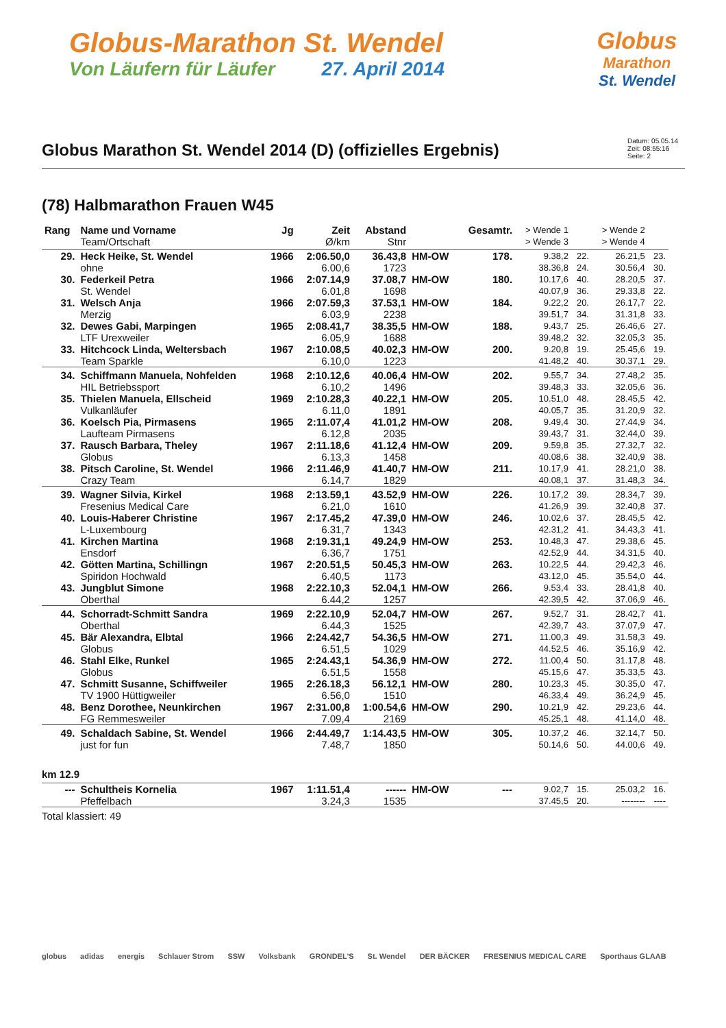Globus-Marathon St. Wendel
Von Läufern für Läufer 27. April 2014
Globus
Marathon
St. Wendel
Globus Marathon St. Wendel 2014 (D) (offizielles Ergebnis)
Datum: 05.05.14
Zeit: 08:55:16
Seite: 2
(78) Halbmarathon Frauen W45
| Rang | Name und Vorname Team/Ortschaft | Jg | Zeit Ø/km | Abstand Stnr | | Gesamtr. | > Wende 1 > Wende 3 | | > Wende 2 > Wende 4 | |
| --- | --- | --- | --- | --- | --- | --- | --- | --- | --- | --- |
| 29. | Heck Heike, St. Wendel | 1966 | 2:06.50,0 | 36.43,8 | HM-OW | 178. | 9.38,2 | 22. | 26.21,5 | 23. |
| | ohne | | 6.00,6 | 1723 | | | 38.36,8 | 24. | 30.56,4 | 30. |
| 30. | Federkeil Petra | 1966 | 2:07.14,9 | 37.08,7 | HM-OW | 180. | 10.17,6 | 40. | 28.20,5 | 37. |
| | St. Wendel | | 6.01,8 | 1698 | | | 40.07,9 | 36. | 29.33,8 | 22. |
| 31. | Welsch Anja | 1966 | 2:07.59,3 | 37.53,1 | HM-OW | 184. | 9.22,2 | 20. | 26.17,7 | 22. |
| | Merzig | | 6.03,9 | 2238 | | | 39.51,7 | 34. | 31.31,8 | 33. |
| 32. | Dewes Gabi, Marpingen | 1965 | 2:08.41,7 | 38.35,5 | HM-OW | 188. | 9.43,7 | 25. | 26.46,6 | 27. |
| | LTF Urexweiler | | 6.05,9 | 1688 | | | 39.48,2 | 32. | 32.05,3 | 35. |
| 33. | Hitchcock Linda, Weltersbach | 1967 | 2:10.08,5 | 40.02,3 | HM-OW | 200. | 9.20,8 | 19. | 25.45,6 | 19. |
| | Team Sparkle | | 6.10,0 | 1223 | | | 41.48,2 | 40. | 30.37,1 | 29. |
| 34. | Schiffmann Manuela, Nohfelden | 1968 | 2:10.12,6 | 40.06,4 | HM-OW | 202. | 9.55,7 | 34. | 27.48,2 | 35. |
| | HIL Betriebssport | | 6.10,2 | 1496 | | | 39.48,3 | 33. | 32.05,6 | 36. |
| 35. | Thielen Manuela, Ellscheid | 1969 | 2:10.28,3 | 40.22,1 | HM-OW | 205. | 10.51,0 | 48. | 28.45,5 | 42. |
| | Vulkanläufer | | 6.11,0 | 1891 | | | 40.05,7 | 35. | 31.20,9 | 32. |
| 36. | Koelsch Pia, Pirmasens | 1965 | 2:11.07,4 | 41.01,2 | HM-OW | 208. | 9.49,4 | 30. | 27.44,9 | 34. |
| | Laufteam Pirmasens | | 6.12,8 | 2035 | | | 39.43,7 | 31. | 32.44,0 | 39. |
| 37. | Rausch Barbara, Theley | 1967 | 2:11.18,6 | 41.12,4 | HM-OW | 209. | 9.59,8 | 35. | 27.32,7 | 32. |
| | Globus | | 6.13,3 | 1458 | | | 40.08,6 | 38. | 32.40,9 | 38. |
| 38. | Pitsch Caroline, St. Wendel | 1966 | 2:11.46,9 | 41.40,7 | HM-OW | 211. | 10.17,9 | 41. | 28.21,0 | 38. |
| | Crazy Team | | 6.14,7 | 1829 | | | 40.08,1 | 37. | 31.48,3 | 34. |
| 39. | Wagner Silvia, Kirkel | 1968 | 2:13.59,1 | 43.52,9 | HM-OW | 226. | 10.17,2 | 39. | 28.34,7 | 39. |
| | Fresenius Medical Care | | 6.21,0 | 1610 | | | 41.26,9 | 39. | 32.40,8 | 37. |
| 40. | Louis-Haberer Christine | 1967 | 2:17.45,2 | 47.39,0 | HM-OW | 246. | 10.02,6 | 37. | 28.45,5 | 42. |
| | L-Luxembourg | | 6.31,7 | 1343 | | | 42.31,2 | 41. | 34.43,3 | 41. |
| 41. | Kirchen Martina | 1968 | 2:19.31,1 | 49.24,9 | HM-OW | 253. | 10.48,3 | 47. | 29.38,6 | 45. |
| | Ensdorf | | 6.36,7 | 1751 | | | 42.52,9 | 44. | 34.31,5 | 40. |
| 42. | Götten Martina, Schillingn | 1967 | 2:20.51,5 | 50.45,3 | HM-OW | 263. | 10.22,5 | 44. | 29.42,3 | 46. |
| | Spiridon Hochwald | | 6.40,5 | 1173 | | | 43.12,0 | 45. | 35.54,0 | 44. |
| 43. | Jungblut Simone | 1968 | 2:22.10,3 | 52.04,1 | HM-OW | 266. | 9.53,4 | 33. | 28.41,8 | 40. |
| | Oberthal | | 6.44,2 | 1257 | | | 42.39,5 | 42. | 37.06,9 | 46. |
| 44. | Schorradt-Schmitt Sandra | 1969 | 2:22.10,9 | 52.04,7 | HM-OW | 267. | 9.52,7 | 31. | 28.42,7 | 41. |
| | Oberthal | | 6.44,3 | 1525 | | | 42.39,7 | 43. | 37.07,9 | 47. |
| 45. | Bär Alexandra, Elbtal | 1966 | 2:24.42,7 | 54.36,5 | HM-OW | 271. | 11.00,3 | 49. | 31.58,3 | 49. |
| | Globus | | 6.51,5 | 1029 | | | 44.52,5 | 46. | 35.16,9 | 42. |
| 46. | Stahl Elke, Runkel | 1965 | 2:24.43,1 | 54.36,9 | HM-OW | 272. | 11.00,4 | 50. | 31.17,8 | 48. |
| | Globus | | 6.51,5 | 1558 | | | 45.15,6 | 47. | 35.33,5 | 43. |
| 47. | Schmitt Susanne, Schiffweiler | 1965 | 2:26.18,3 | 56.12,1 | HM-OW | 280. | 10.23,3 | 45. | 30.35,0 | 47. |
| | TV 1900 Hüttigweiler | | 6.56,0 | 1510 | | | 46.33,4 | 49. | 36.24,9 | 45. |
| 48. | Benz Dorothee, Neunkirchen | 1967 | 2:31.00,8 | 1:00.54,6 | HM-OW | 290. | 10.21,9 | 42. | 29.23,6 | 44. |
| | FG Remmesweiler | | 7.09,4 | 2169 | | | 45.25,1 | 48. | 41.14,0 | 48. |
| 49. | Schaldach Sabine, St. Wendel | 1966 | 2:44.49,7 | 1:14.43,5 | HM-OW | 305. | 10.37,2 | 46. | 32.14,7 | 50. |
| | just for fun | | 7.48,7 | 1850 | | | 50.14,6 | 50. | 44.00,6 | 49. |
| km 12.9 | | | | | | | | | | |
| --- | Schultheis Kornelia | 1967 | 1:11.51,4 | ------ | HM-OW | --- | 9.02,7 | 15. | 25.03,2 | 16. |
| | Pfeffelbach | | 3.24,3 | 1535 | | | 37.45,5 | 20. | -------- | ---- |
Total klassiert: 49
globus adidas energis Schlauer Strom SSW Volksbank GRONDEL'S St. Wendel DER BÄCKER FRESENIUS MEDICAL CARE Sporthaus GLAAB